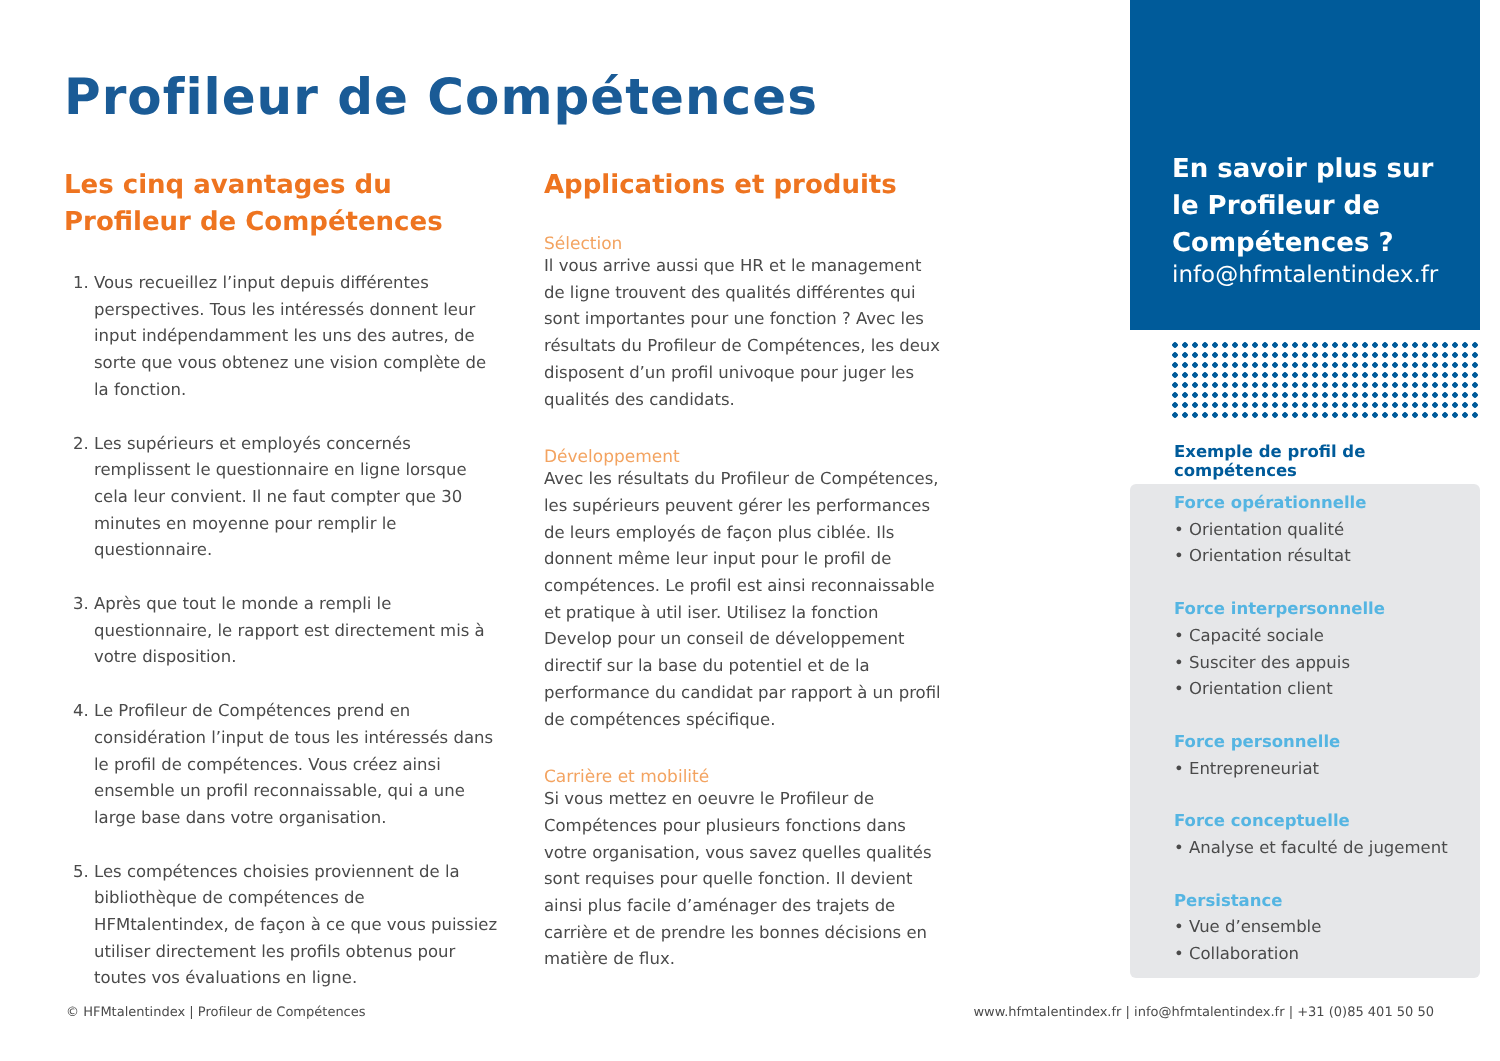Profileur de Compétences
Les cinq avantages du
Profileur de Compétences
1. Vous recueillez l’input depuis différentes perspectives. Tous les intéressés donnent leur input indépendamment les uns des autres, de sorte que vous obtenez une vision complète de la fonction.
2. Les supérieurs et employés concernés remplissent le questionnaire en ligne lorsque cela leur convient. Il ne faut compter que 30 minutes en moyenne pour remplir le questionnaire.
3. Après que tout le monde a rempli le questionnaire, le rapport est directement mis à votre disposition.
4. Le Profileur de Compétences prend en considération l’input de tous les intéressés dans le profil de compétences. Vous créez ainsi ensemble un profil reconnaissable, qui a une large base dans votre organisation.
5. Les compétences choisies proviennent de la bibliothèque de compétences de HFMtalentindex, de façon à ce que vous puissiez utiliser directement les profils obtenus pour toutes vos évaluations en ligne.
Applications et produits
Sélection
Il vous arrive aussi que HR et le management de ligne trouvent des qualités différentes qui sont importantes pour une fonction ? Avec les résultats du Profileur de Compétences, les deux disposent d’un profil univoque pour juger les qualités des candidats.
Développement
Avec les résultats du Profileur de Compétences, les supérieurs peuvent gérer les performances de leurs employés de façon plus ciblée. Ils donnent même leur input pour le profil de compétences. Le profil est ainsi reconnaissable et pratique à util iser. Utilisez la fonction Develop pour un conseil de développement directif sur la base du potentiel et de la performance du candidat par rapport à un profil de compétences spécifique.
Carrière et mobilité
Si vous mettez en oeuvre le Profileur de Compétences pour plusieurs fonctions dans votre organisation, vous savez quelles qualités sont requises pour quelle fonction. Il devient ainsi plus facile d’aménager des trajets de carrière et de prendre les bonnes décisions en matière de flux.
En savoir plus sur
le Profileur de
Compétences ?
info@hfmtalentindex.fr
Exemple de profil de compétences
Force opérationnelle
• Orientation qualité
• Orientation résultat
Force interpersonnelle
• Capacité sociale
• Susciter des appuis
• Orientation client
Force personnelle
• Entrepreneuriat
Force conceptuelle
• Analyse et faculté de jugement
Persistance
• Vue d’ensemble
• Collaboration
© HFMtalentindex | Profileur de Compétences www.hfmtalentindex.fr | info@hfmtalentindex.fr | +31 (0)85 401 50 50